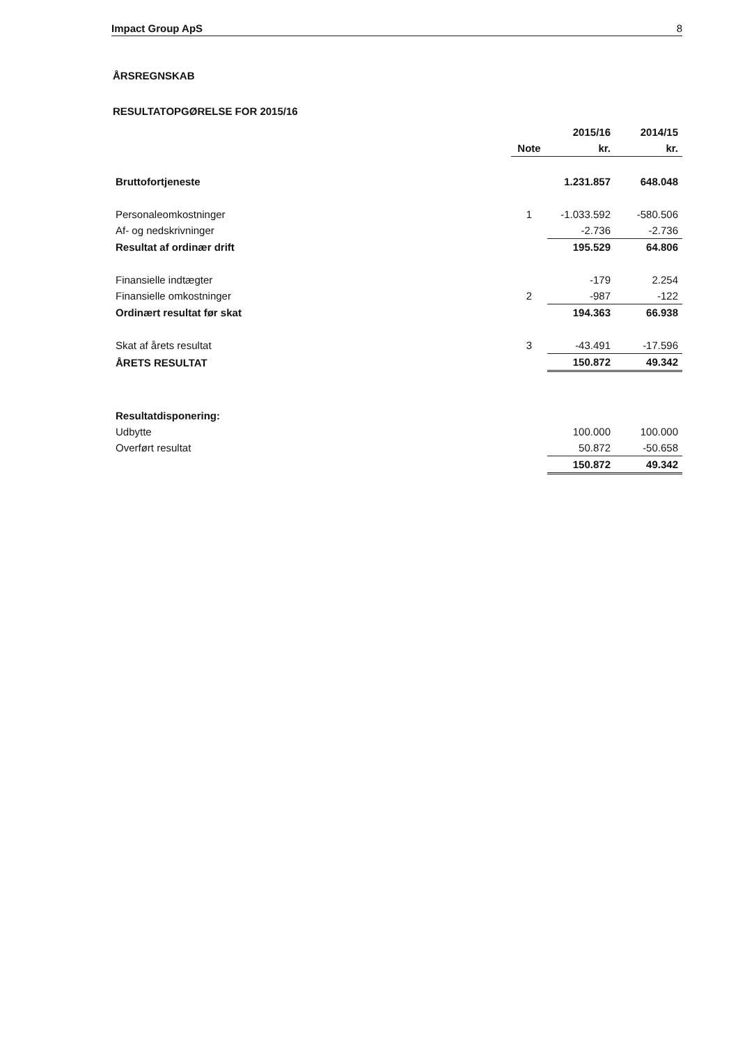Impact Group ApS 8
ÅRSREGNSKAB
RESULTATOPGØRELSE FOR 2015/16
| | | 2015/16 | 2014/15 |
| --- | --- | --- | --- |
| | Note | kr. | kr. |
| Bruttofortjeneste | | 1.231.857 | 648.048 |
| Personaleomkostninger | 1 | -1.033.592 | -580.506 |
| Af- og nedskrivninger | | -2.736 | -2.736 |
| Resultat af ordinær drift | | 195.529 | 64.806 |
| Finansielle indtægter | | -179 | 2.254 |
| Finansielle omkostninger | 2 | -987 | -122 |
| Ordinært resultat før skat | | 194.363 | 66.938 |
| Skat af årets resultat | 3 | -43.491 | -17.596 |
| ÅRETS RESULTAT | | 150.872 | 49.342 |
| Resultatdisponering: | | | |
| Udbytte | | 100.000 | 100.000 |
| Overført resultat | | 50.872 | -50.658 |
| | | 150.872 | 49.342 |